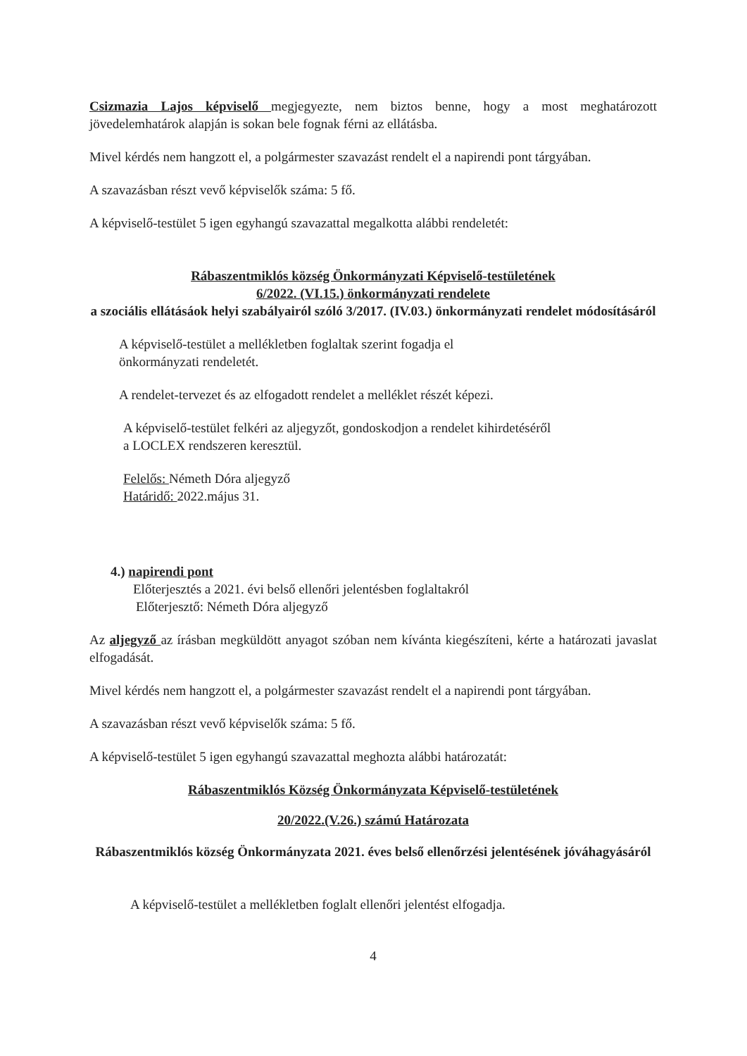Csizmazia Lajos képviselő megjegyezte, nem biztos benne, hogy a most meghatározott jövedelemhatárok alapján is sokan bele fognak férni az ellátásba.
Mivel kérdés nem hangzott el, a polgármester szavazást rendelt el a napirendi pont tárgyában.
A szavazásban részt vevő képviselők száma: 5 fő.
A képviselő-testület 5 igen egyhangú szavazattal megalkotta alábbi rendeletét:
Rábaszentmiklós község Önkormányzati Képviselő-testületének
6/2022. (VI.15.) önkormányzati rendelete
a szociális ellátásáok helyi szabályairól szóló 3/2017. (IV.03.) önkormányzati rendelet módosításáról
A képviselő-testület a mellékletben foglaltak szerint fogadja el
önkormányzati rendeletét.
A rendelet-tervezet és az elfogadott rendelet a melléklet részét képezi.
A képviselő-testület felkéri az aljegyzőt, gondoskodjon a rendelet kihirdetéséről
a LOCLEX rendszeren keresztül.
Felelős: Németh Dóra aljegyző
Határidő: 2022.május 31.
4.) napirendi pont
Előterjesztés a 2021. évi belső ellenőri jelentésben foglaltakról
Előterjesztő: Németh Dóra aljegyző
Az aljegyző az írásban megküldött anyagot szóban nem kívánta kiegészíteni, kérte a határozati javaslat elfogadását.
Mivel kérdés nem hangzott el, a polgármester szavazást rendelt el a napirendi pont tárgyában.
A szavazásban részt vevő képviselők száma: 5 fő.
A képviselő-testület 5 igen egyhangú szavazattal meghozta alábbi határozatát:
Rábaszentmiklós Község Önkormányzata Képviselő-testületének
20/2022.(V.26.) számú Határozata
Rábaszentmiklós község Önkormányzata 2021. éves belső ellenőrzési jelentésének jóváhagyásáról
A képviselő-testület a mellékletben foglalt ellenőri jelentést elfogadja.
4